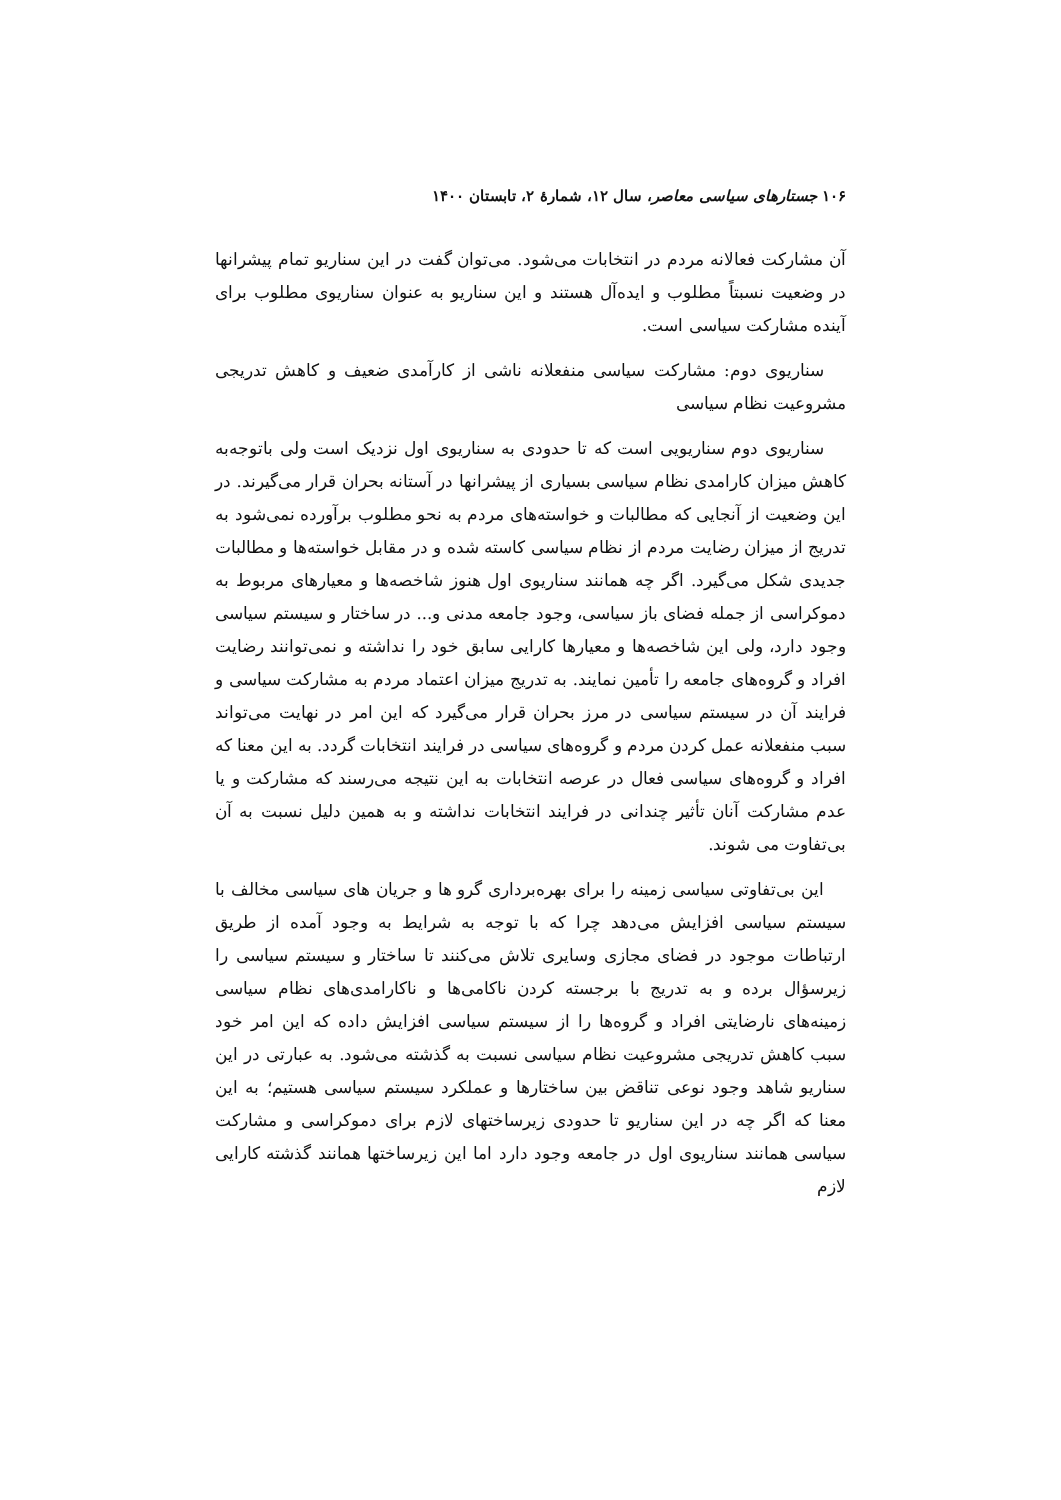۱۰۶ جستارهای سیاسی معاصر، سال ۱۲، شمارهٔ ۲، تابستان ۱۴۰۰
آن مشارکت فعالانه مردم در انتخابات می‌شود. می‌توان گفت در این سناریو تمام پیشرانها در وضعیت نسبتاً مطلوب و ایده‌آل هستند و این سناریو به عنوان سناریوی مطلوب برای آینده مشارکت سیاسی است.
سناریوی دوم: مشارکت سیاسی منفعلانه ناشی از کارآمدی ضعیف و کاهش تدریجی مشروعیت نظام سیاسی
سناریوی دوم سناریویی است که تا حدودی به سناریوی اول نزدیک است ولی باتوجه‌به کاهش میزان کارامدی نظام سیاسی بسیاری از پیشرانها در آستانه بحران قرار می‌گیرند. در این وضعیت از آنجایی که مطالبات و خواسته‌های مردم به نحو مطلوب برآورده نمی‌شود به تدریج از میزان رضایت مردم از نظام سیاسی کاسته شده و در مقابل خواسته‌ها و مطالبات جدیدی شکل می‌گیرد. اگر چه همانند سناریوی اول هنوز شاخصه‌ها و معیارهای مربوط به دموکراسی از جمله فضای باز سیاسی، وجود جامعه مدنی و... در ساختار و سیستم سیاسی وجود دارد، ولی این شاخصه‌ها و معیارها کارایی سابق خود را نداشته و نمی‌توانند رضایت افراد و گروه‌های جامعه را تأمین نمایند. به تدریج میزان اعتماد مردم به مشارکت سیاسی و فرایند آن در سیستم سیاسی در مرز بحران قرار می‌گیرد که این امر در نهایت می‌تواند سبب منفعلانه عمل کردن مردم و گروه‌های سیاسی در فرایند انتخابات گردد. به این معنا که افراد و گروه‌های سیاسی فعال در عرصه انتخابات به این نتیجه می‌رسند که مشارکت و یا عدم مشارکت آنان تأثیر چندانی در فرایند انتخابات نداشته و به همین دلیل نسبت به آن بی‌تفاوت می شوند.
این بی‌تفاوتی سیاسی زمینه را برای بهره‌برداری گرو ها و جریان های سیاسی مخالف با سیستم سیاسی افزایش می‌دهد چرا که با توجه به شرایط به وجود آمده از طریق ارتباطات موجود در فضای مجازی وسایری تلاش می‌کنند تا ساختار و سیستم سیاسی را زیرسؤال برده و به تدریج با برجسته کردن ناکامی‌ها و ناکارامدی‌های نظام سیاسی زمینه‌های نارضایتی افراد و گروه‌ها را از سیستم سیاسی افزایش داده که این امر خود سبب کاهش تدریجی مشروعیت نظام سیاسی نسبت به گذشته می‌شود. به عبارتی در این سناریو شاهد وجود نوعی تناقض بین ساختارها و عملکرد سیستم سیاسی هستیم؛ به این معنا که اگر چه در این سناریو تا حدودی زیرساختهای لازم برای دموکراسی و مشارکت سیاسی همانند سناریوی اول در جامعه وجود دارد اما این زیرساختها همانند گذشته کارایی لازم